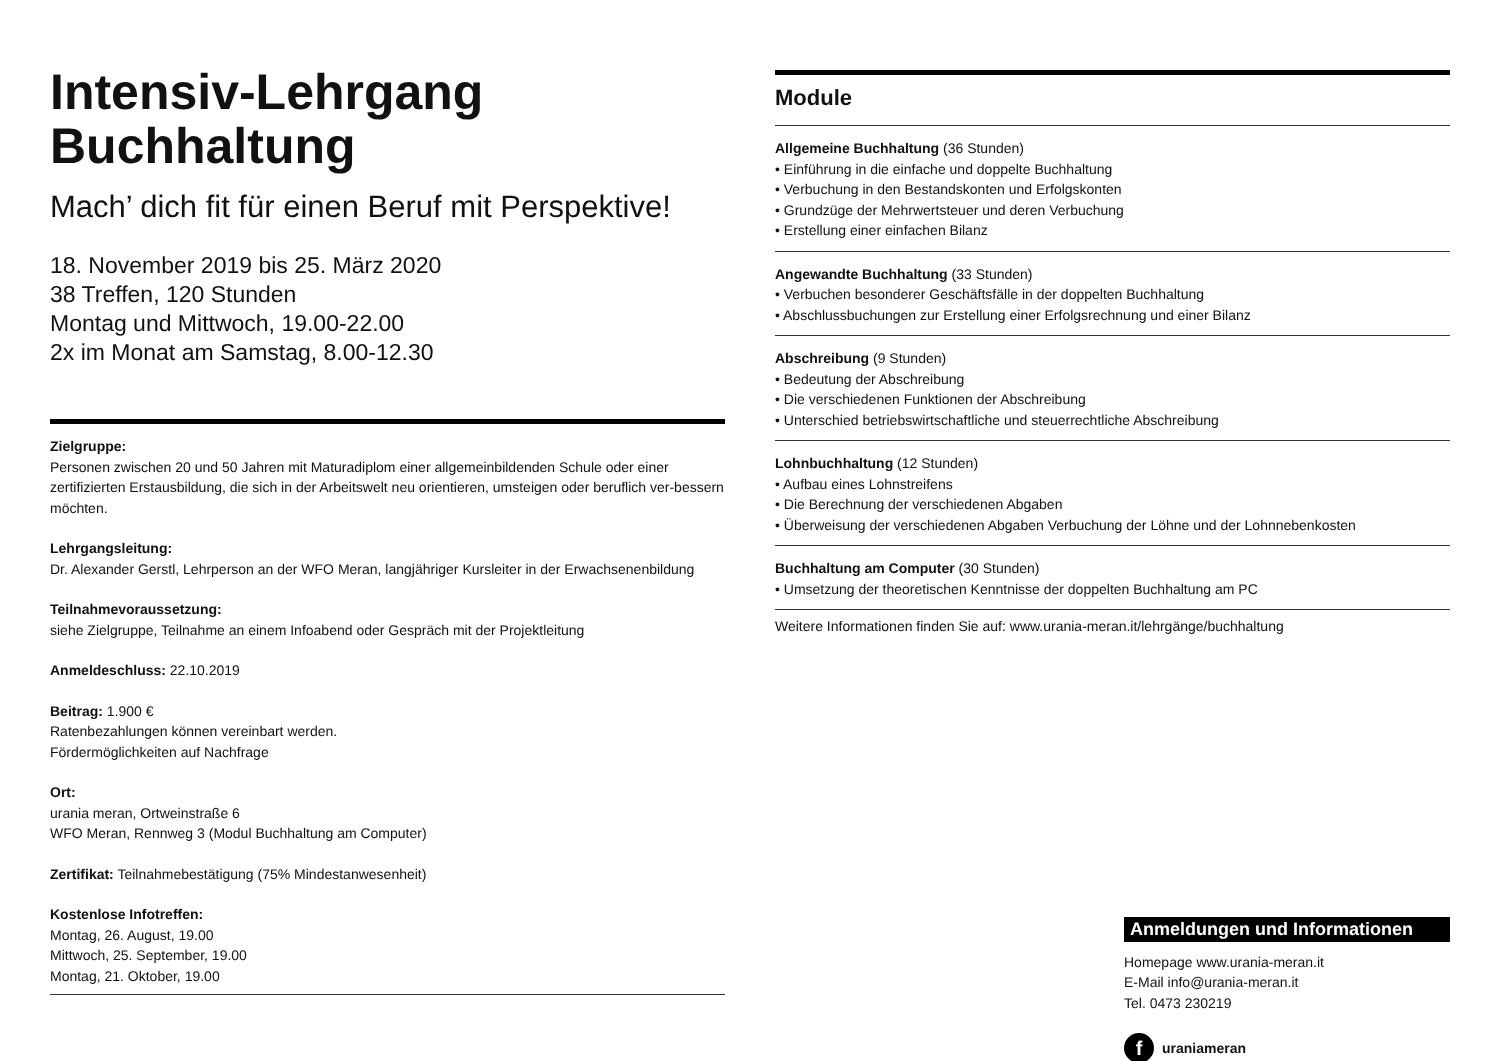Intensiv-Lehrgang
Buchhaltung
Mach’ dich fit für einen Beruf mit Perspektive!
18. November 2019 bis 25. März 2020
38 Treffen, 120 Stunden
Montag und Mittwoch, 19.00-22.00
2x im Monat am Samstag, 8.00-12.30
Zielgruppe:
Personen zwischen 20 und 50 Jahren mit Maturadiplom einer allgemeinbildenden Schule oder einer zertifizierten Erstausbildung, die sich in der Arbeitswelt neu orientieren, umsteigen oder beruflich ver-bessern möchten.
Lehrgangsleitung:
Dr. Alexander Gerstl, Lehrperson an der WFO Meran, langjähriger Kursleiter in der Erwachsenenbildung
Teilnahmevoraussetzung:
siehe Zielgruppe, Teilnahme an einem Infoabend oder Gespräch mit der Projektleitung
Anmeldeschluss: 22.10.2019
Beitrag: 1.900 €
Ratenbezahlungen können vereinbart werden.
Fördermöglichkeiten auf Nachfrage
Ort:
urania meran, Ortweinstraße 6
WFO Meran, Rennweg 3 (Modul Buchhaltung am Computer)
Zertifikat: Teilnahmebestätigung (75% Mindestanwesenheit)
Kostenlose Infotreffen:
Montag, 26. August, 19.00
Mittwoch, 25. September, 19.00
Montag, 21. Oktober, 19.00
Module
Allgemeine Buchhaltung (36 Stunden)
• Einführung in die einfache und doppelte Buchhaltung
• Verbuchung in den Bestandskonten und Erfolgskonten
• Grundzüge der Mehrwertsteuer und deren Verbuchung
• Erstellung einer einfachen Bilanz
Angewandte Buchhaltung (33 Stunden)
• Verbuchen besonderer Geschäftsfälle in der doppelten Buchhaltung
• Abschlussbuchungen zur Erstellung einer Erfolgsrechnung und einer Bilanz
Abschreibung (9 Stunden)
• Bedeutung der Abschreibung
• Die verschiedenen Funktionen der Abschreibung
• Unterschied betriebswirtschaftliche und steuerrechtliche Abschreibung
Lohnbuchhaltung (12 Stunden)
• Aufbau eines Lohnstreifens
• Die Berechnung der verschiedenen Abgaben
• Überweisung der verschiedenen Abgaben Verbuchung der Löhne und der Lohnnebenkosten
Buchhaltung am Computer (30 Stunden)
• Umsetzung der theoretischen Kenntnisse der doppelten Buchhaltung am PC
Weitere Informationen finden Sie auf: www.urania-meran.it/lehrgänge/buchhaltung
Anmeldungen und Informationen
Homepage www.urania-meran.it
E-Mail info@urania-meran.it
Tel. 0473 230219
f uraniameran